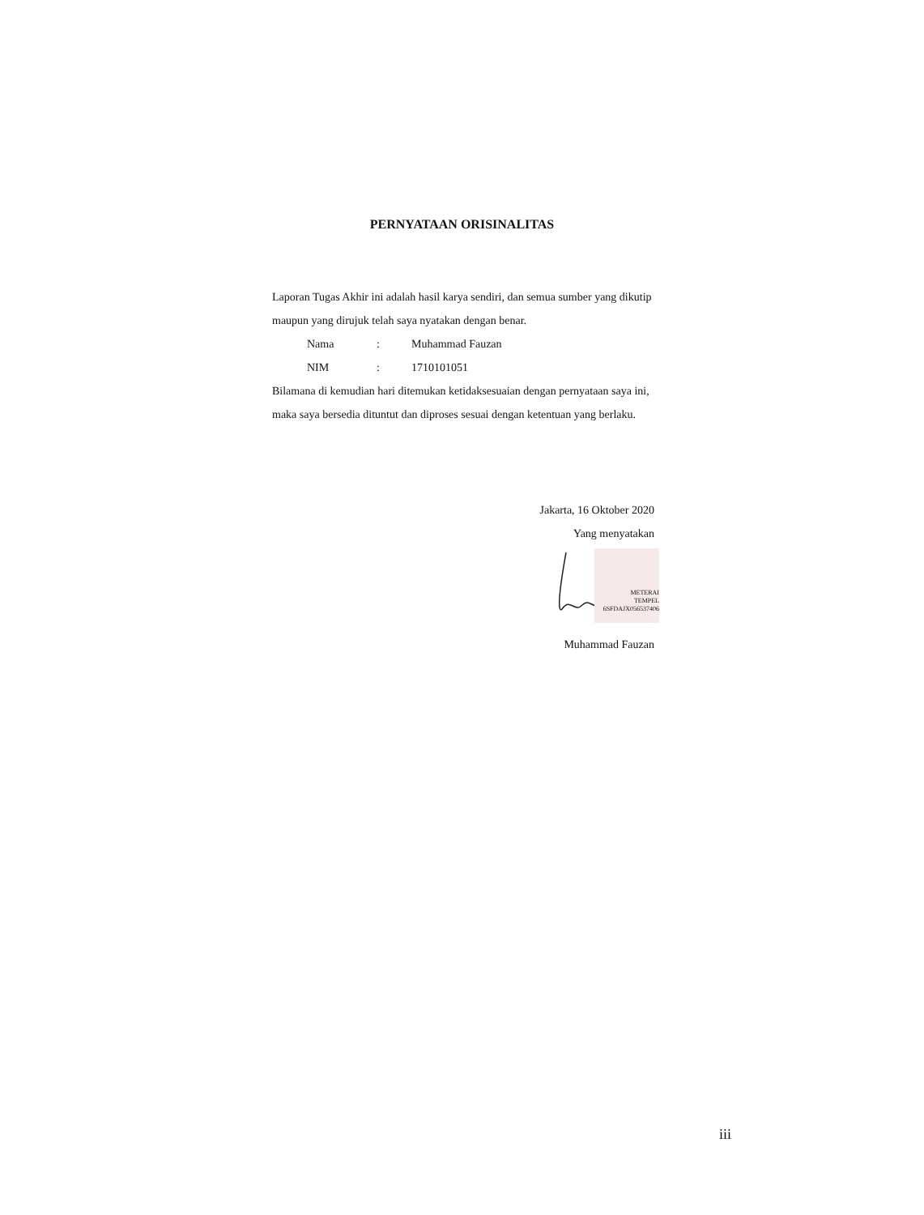PERNYATAAN ORISINALITAS
Laporan Tugas Akhir ini adalah hasil karya sendiri, dan semua sumber yang dikutip maupun yang dirujuk telah saya nyatakan dengan benar.
Nama: Muhammad Fauzan
NIM: 1710101051
Bilamana di kemudian hari ditemukan ketidaksesuaian dengan pernyataan saya ini, maka saya bersedia dituntut dan diproses sesuai dengan ketentuan yang berlaku.
Jakarta, 16 Oktober 2020
Yang menyatakan
METERAI
TEMPEL
6SFDAJX056537406
Muhammad Fauzan
iii